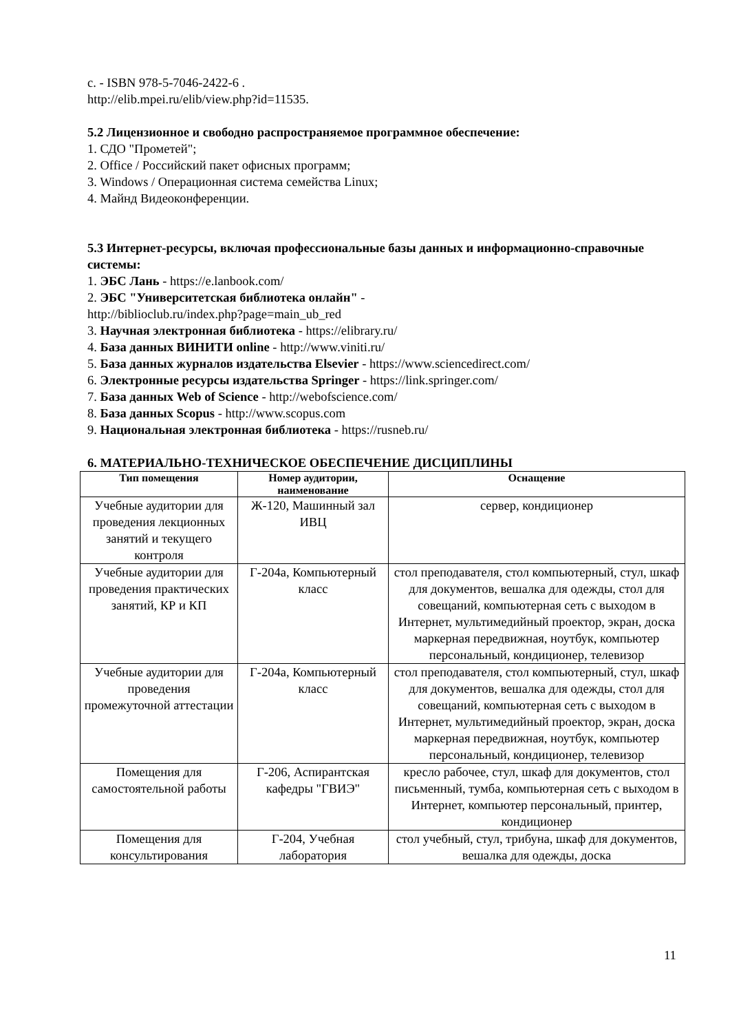с. - ISBN 978-5-7046-2422-6 .
http://elib.mpei.ru/elib/view.php?id=11535.
5.2 Лицензионное и свободно распространяемое программное обеспечение:
1. СДО "Прометей";
2. Office / Российский пакет офисных программ;
3. Windows / Операционная система семейства Linux;
4. Майнд Видеоконференции.
5.3 Интернет-ресурсы, включая профессиональные базы данных и информационно-справочные системы:
1. ЭБС Лань - https://e.lanbook.com/
2. ЭБС "Университетская библиотека онлайн" -
http://biblioclub.ru/index.php?page=main_ub_red
3. Научная электронная библиотека - https://elibrary.ru/
4. База данных ВИНИТИ online - http://www.viniti.ru/
5. База данных журналов издательства Elsevier - https://www.sciencedirect.com/
6. Электронные ресурсы издательства Springer - https://link.springer.com/
7. База данных Web of Science - http://webofscience.com/
8. База данных Scopus - http://www.scopus.com
9. Национальная электронная библиотека - https://rusneb.ru/
6. МАТЕРИАЛЬНО-ТЕХНИЧЕСКОЕ ОБЕСПЕЧЕНИЕ ДИСЦИПЛИНЫ
| Тип помещения | Номер аудитории, наименование | Оснащение |
| --- | --- | --- |
| Учебные аудитории для проведения лекционных занятий и текущего контроля | Ж-120, Машинный зал ИВЦ | сервер, кондиционер |
| Учебные аудитории для проведения практических занятий, КР и КП | Г-204а, Компьютерный класс | стол преподавателя, стол компьютерный, стул, шкаф для документов, вешалка для одежды, стол для совещаний, компьютерная сеть с выходом в Интернет, мультимедийный проектор, экран, доска маркерная передвижная, ноутбук, компьютер персональный, кондиционер, телевизор |
| Учебные аудитории для проведения промежуточной аттестации | Г-204а, Компьютерный класс | стол преподавателя, стол компьютерный, стул, шкаф для документов, вешалка для одежды, стол для совещаний, компьютерная сеть с выходом в Интернет, мультимедийный проектор, экран, доска маркерная передвижная, ноутбук, компьютер персональный, кондиционер, телевизор |
| Помещения для самостоятельной работы | Г-206, Аспирантская кафедры "ГВИЭ" | кресло рабочее, стул, шкаф для документов, стол письменный, тумба, компьютерная сеть с выходом в Интернет, компьютер персональный, принтер, кондиционер |
| Помещения для консультирования | Г-204, Учебная лаборатория | стол учебный, стул, трибуна, шкаф для документов, вешалка для одежды, доска |
11